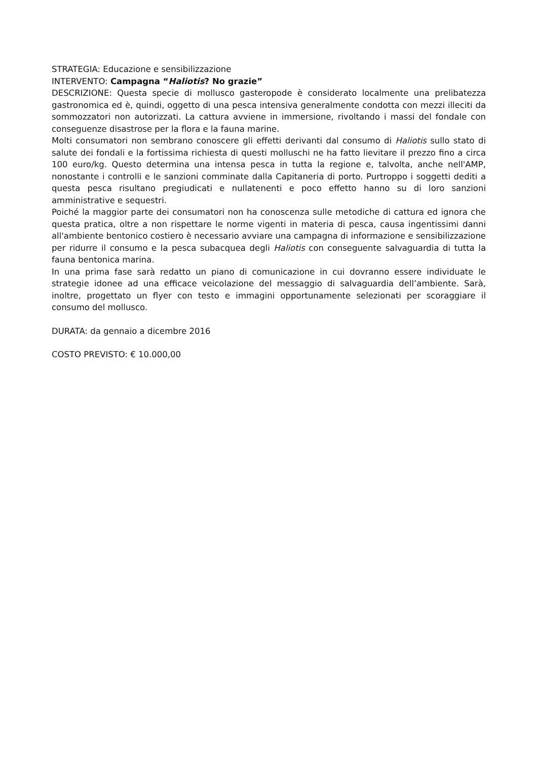STRATEGIA: Educazione e sensibilizzazione
INTERVENTO: Campagna “Haliotis? No grazie”
DESCRIZIONE: Questa specie di mollusco gasteropode è considerato localmente una prelibatezza gastronomica ed è, quindi, oggetto di una pesca intensiva generalmente condotta con mezzi illeciti da sommozzatori non autorizzati. La cattura avviene in immersione, rivoltando i massi del fondale con conseguenze disastrose per la flora e la fauna marine.
Molti consumatori non sembrano conoscere gli effetti derivanti dal consumo di Haliotis sullo stato di salute dei fondali e la fortissima richiesta di questi molluschi ne ha fatto lievitare il prezzo fino a circa 100 euro/kg. Questo determina una intensa pesca in tutta la regione e, talvolta, anche nell'AMP, nonostante i controlli e le sanzioni comminate dalla Capitaneria di porto. Purtroppo i soggetti dediti a questa pesca risultano pregiudicati e nullatenenti e poco effetto hanno su di loro sanzioni amministrative e sequestri.
Poiché la maggior parte dei consumatori non ha conoscenza sulle metodiche di cattura ed ignora che questa pratica, oltre a non rispettare le norme vigenti in materia di pesca, causa ingentissimi danni all'ambiente bentonico costiero è necessario avviare una campagna di informazione e sensibilizzazione per ridurre il consumo e la pesca subacquea degli Haliotis con conseguente salvaguardia di tutta la fauna bentonica marina.
In una prima fase sarà redatto un piano di comunicazione in cui dovranno essere individuate le strategie idonee ad una efficace veicolazione del messaggio di salvaguardia dell’ambiente. Sarà, inoltre, progettato un flyer con testo e immagini opportunamente selezionati per scoraggiare il consumo del mollusco.
DURATA: da gennaio a dicembre 2016
COSTO PREVISTO: € 10.000,00